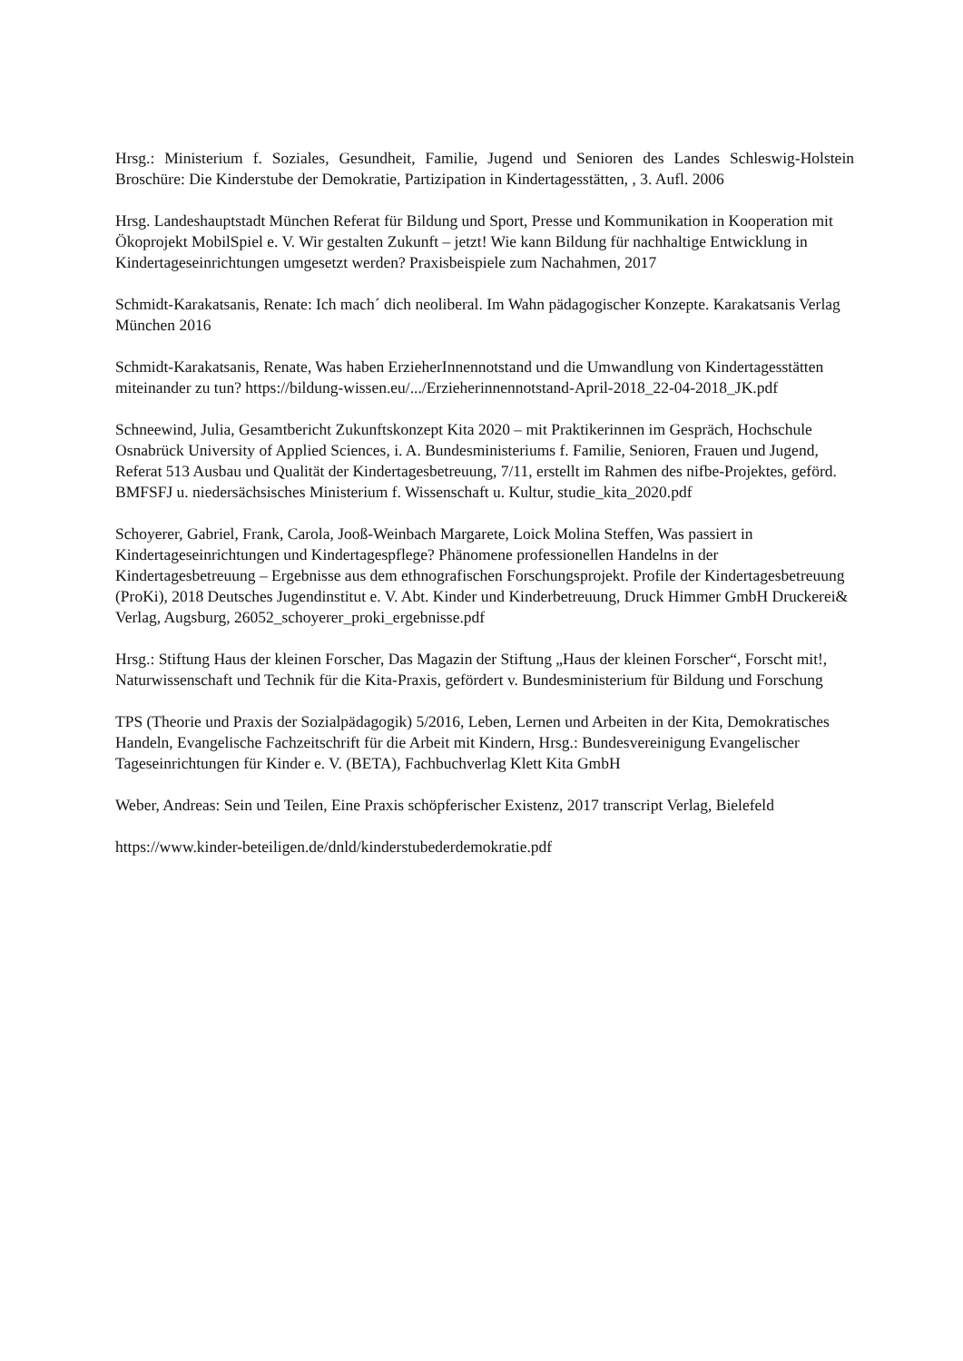Hrsg.: Ministerium f. Soziales, Gesundheit, Familie, Jugend und Senioren des Landes Schleswig-Holstein Broschüre: Die Kinderstube der Demokratie, Partizipation in Kindertagesstätten, , 3. Aufl. 2006
Hrsg. Landeshauptstadt München Referat für Bildung und Sport, Presse und Kommunikation in Kooperation mit Ökoprojekt MobilSpiel e. V. Wir gestalten Zukunft – jetzt! Wie kann Bildung für nachhaltige Entwicklung in Kindertageseinrichtungen umgesetzt werden? Praxisbeispiele zum Nachahmen, 2017
Schmidt-Karakatsanis, Renate: Ich mach´ dich neoliberal. Im Wahn pädagogischer Konzepte. Karakatsanis Verlag München 2016
Schmidt-Karakatsanis, Renate, Was haben ErzieherInnennotstand und die Umwandlung von Kindertagesstätten miteinander zu tun? https://bildung-wissen.eu/.../Erzieherinnennotstand-April-2018_22-04-2018_JK.pdf
Schneewind, Julia, Gesamtbericht Zukunftskonzept Kita 2020 – mit Praktikerinnen im Gespräch, Hochschule Osnabrück University of Applied Sciences, i. A. Bundesministeriums f. Familie, Senioren, Frauen und Jugend, Referat 513 Ausbau und Qualität der Kindertagesbetreuung, 7/11, erstellt im Rahmen des nifbe-Projektes, geförd. BMFSFJ u. niedersächsisches Ministerium f. Wissenschaft u. Kultur, studie_kita_2020.pdf
Schoyerer, Gabriel, Frank, Carola, Jooß-Weinbach Margarete, Loick Molina Steffen, Was passiert in Kindertageseinrichtungen und Kindertagespflege? Phänomene professionellen Handelns in der Kindertagesbetreuung – Ergebnisse aus dem ethnografischen Forschungsprojekt. Profile der Kindertagesbetreuung (ProKi), 2018 Deutsches Jugendinstitut e. V. Abt. Kinder und Kinderbetreuung, Druck Himmer GmbH Druckerei& Verlag, Augsburg, 26052_schoyerer_proki_ergebnisse.pdf
Hrsg.: Stiftung Haus der kleinen Forscher, Das Magazin der Stiftung „Haus der kleinen Forscher“, Forscht mit!, Naturwissenschaft und Technik für die Kita-Praxis, gefördert v. Bundesministerium für Bildung und Forschung
TPS (Theorie und Praxis der Sozialpädagogik) 5/2016, Leben, Lernen und Arbeiten in der Kita, Demokratisches Handeln, Evangelische Fachzeitschrift für die Arbeit mit Kindern, Hrsg.: Bundesvereinigung Evangelischer Tageseinrichtungen für Kinder e. V. (BETA), Fachbuchverlag Klett Kita GmbH
Weber, Andreas: Sein und Teilen, Eine Praxis schöpferischer Existenz, 2017 transcript Verlag, Bielefeld
https://www.kinder-beteiligen.de/dnld/kinderstubederdemokratie.pdf